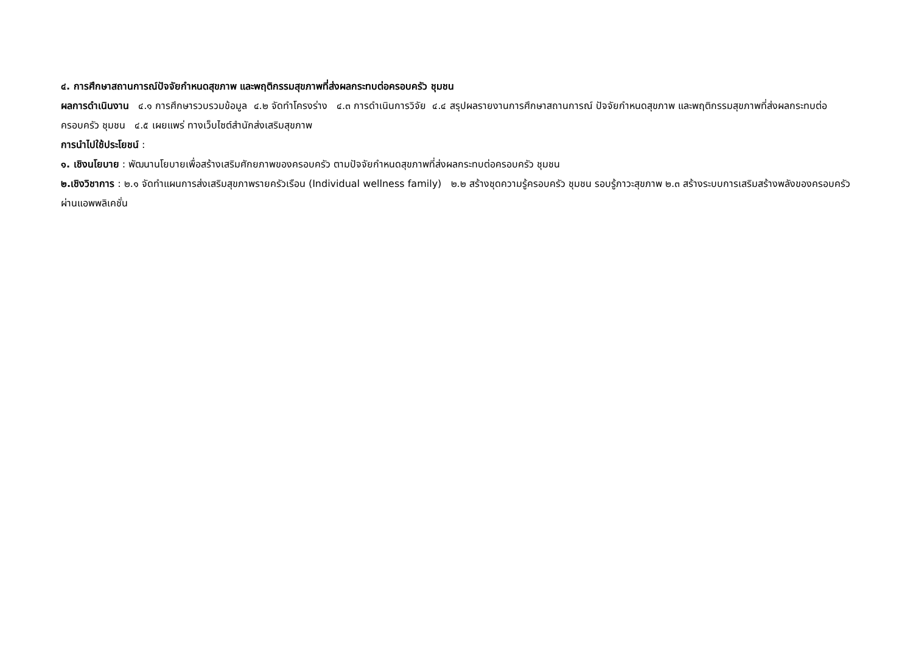๔. การศึกษาสถานการณ์ปัจจัยกำหนดสุขภาพ และพฤติกรรมสุขภาพที่ส่งผลกระทบต่อครอบครัว ชุมชน
ผลการดำเนินงาน ๔.๑ การศึกษารวบรวมข้อมูล ๔.๒ จัดทำโครงร่าง ๔.๓ การดำเนินการวิจัย ๔.๔ สรุปผลรายงานการศึกษาสถานการณ์ ปัจจัยกำหนดสุขภาพ และพฤติกรรมสุขภาพที่ส่งผลกระทบต่อครอบครัว ชุมชน ๔.๕ เผยแพร่ ทางเว็บไซต์สำนักส่งเสริมสุขภาพ
การนำไปใช้ประโยชน์ :
๑. เชิงนโยบาย : พัฒนานโยบายเพื่อสร้างเสริมศักยภาพของครอบครัว ตามปัจจัยกำหนดสุขภาพที่ส่งผลกระทบต่อครอบครัว ชุมชน
๒.เชิงวิชาการ : ๒.๑ จัดทำแผนการส่งเสริมสุขภาพรายครัวเรือน (Individual wellness family) ๒.๒ สร้างชุดความรู้ครอบครัว ชุมชน รอบรู้ภาวะสุขภาพ ๒.๓ สร้างระบบการเสริมสร้างพลังของครอบครัวผ่านแอพพลิเคชั่น